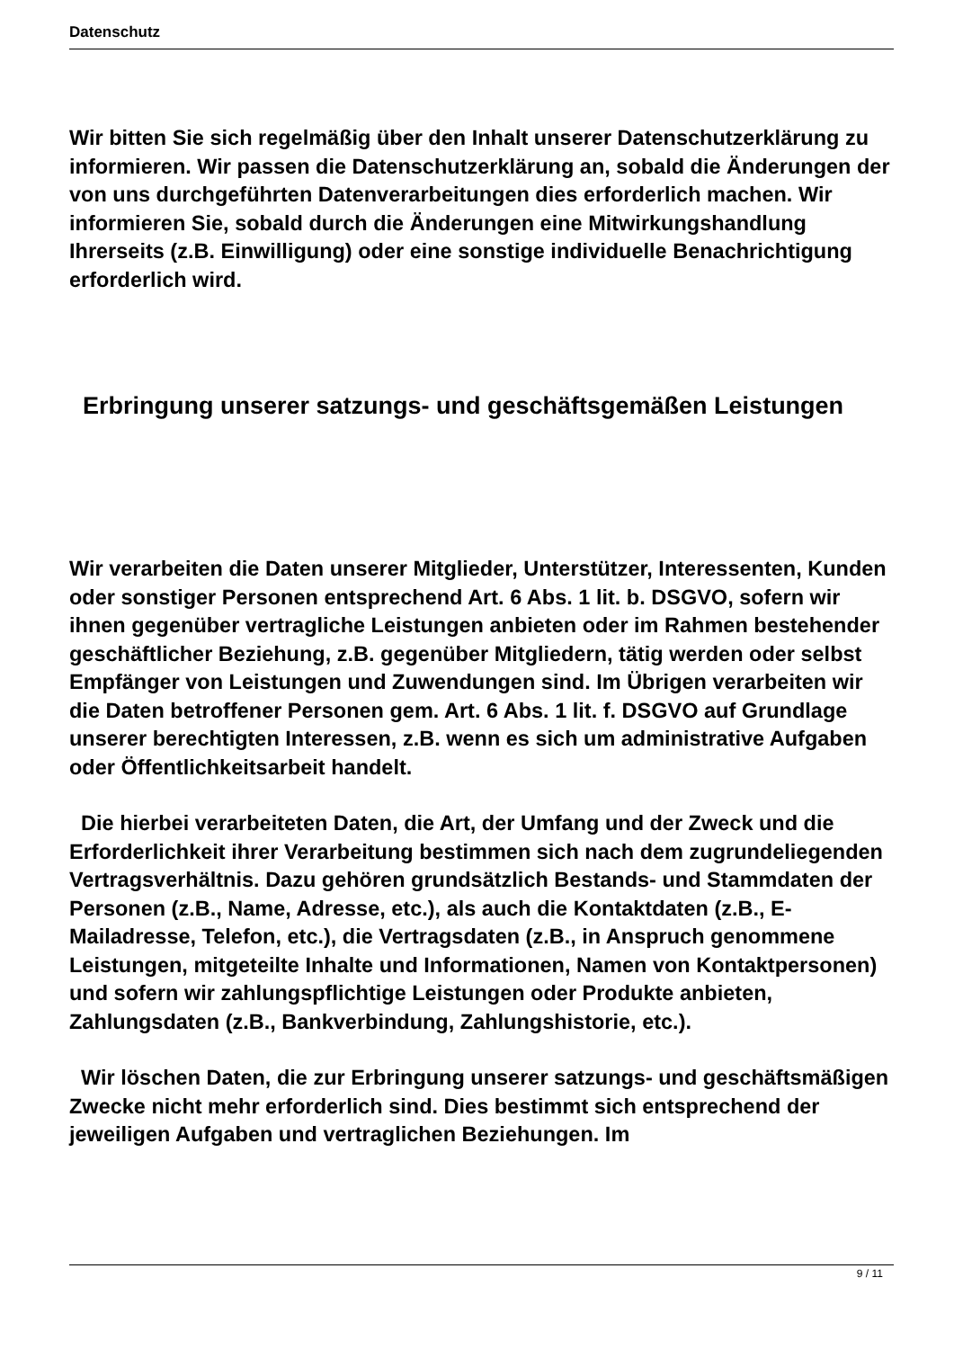Datenschutz
Wir bitten Sie sich regelmäßig über den Inhalt unserer Datenschutzerklärung zu informieren. Wir passen die Datenschutzerklärung an, sobald die Änderungen der von uns durchgeführten Datenverarbeitungen dies erforderlich machen. Wir informieren Sie, sobald durch die Änderungen eine Mitwirkungshandlung Ihrerseits (z.B. Einwilligung) oder eine sonstige individuelle Benachrichtigung erforderlich wird.
Erbringung unserer satzungs- und geschäftsgemäßen Leistungen
Wir verarbeiten die Daten unserer Mitglieder, Unterstützer, Interessenten, Kunden oder sonstiger Personen entsprechend Art. 6 Abs. 1 lit. b. DSGVO, sofern wir ihnen gegenüber vertragliche Leistungen anbieten oder im Rahmen bestehender geschäftlicher Beziehung, z.B. gegenüber Mitgliedern, tätig werden oder selbst Empfänger von Leistungen und Zuwendungen sind. Im Übrigen verarbeiten wir die Daten betroffener Personen gem. Art. 6 Abs. 1 lit. f. DSGVO auf Grundlage unserer berechtigten Interessen, z.B. wenn es sich um administrative Aufgaben oder Öffentlichkeitsarbeit handelt.
Die hierbei verarbeiteten Daten, die Art, der Umfang und der Zweck und die Erforderlichkeit ihrer Verarbeitung bestimmen sich nach dem zugrundeliegenden Vertragsverhältnis. Dazu gehören grundsätzlich Bestands- und Stammdaten der Personen (z.B., Name, Adresse, etc.), als auch die Kontaktdaten (z.B., E-Mailadresse, Telefon, etc.), die Vertragsdaten (z.B., in Anspruch genommene Leistungen, mitgeteilte Inhalte und Informationen, Namen von Kontaktpersonen) und sofern wir zahlungspflichtige Leistungen oder Produkte anbieten, Zahlungsdaten (z.B., Bankverbindung, Zahlungshistorie, etc.).
Wir löschen Daten, die zur Erbringung unserer satzungs- und geschäftsmäßigen Zwecke nicht mehr erforderlich sind. Dies bestimmt sich entsprechend der jeweiligen Aufgaben und vertraglichen Beziehungen. Im
9 / 11